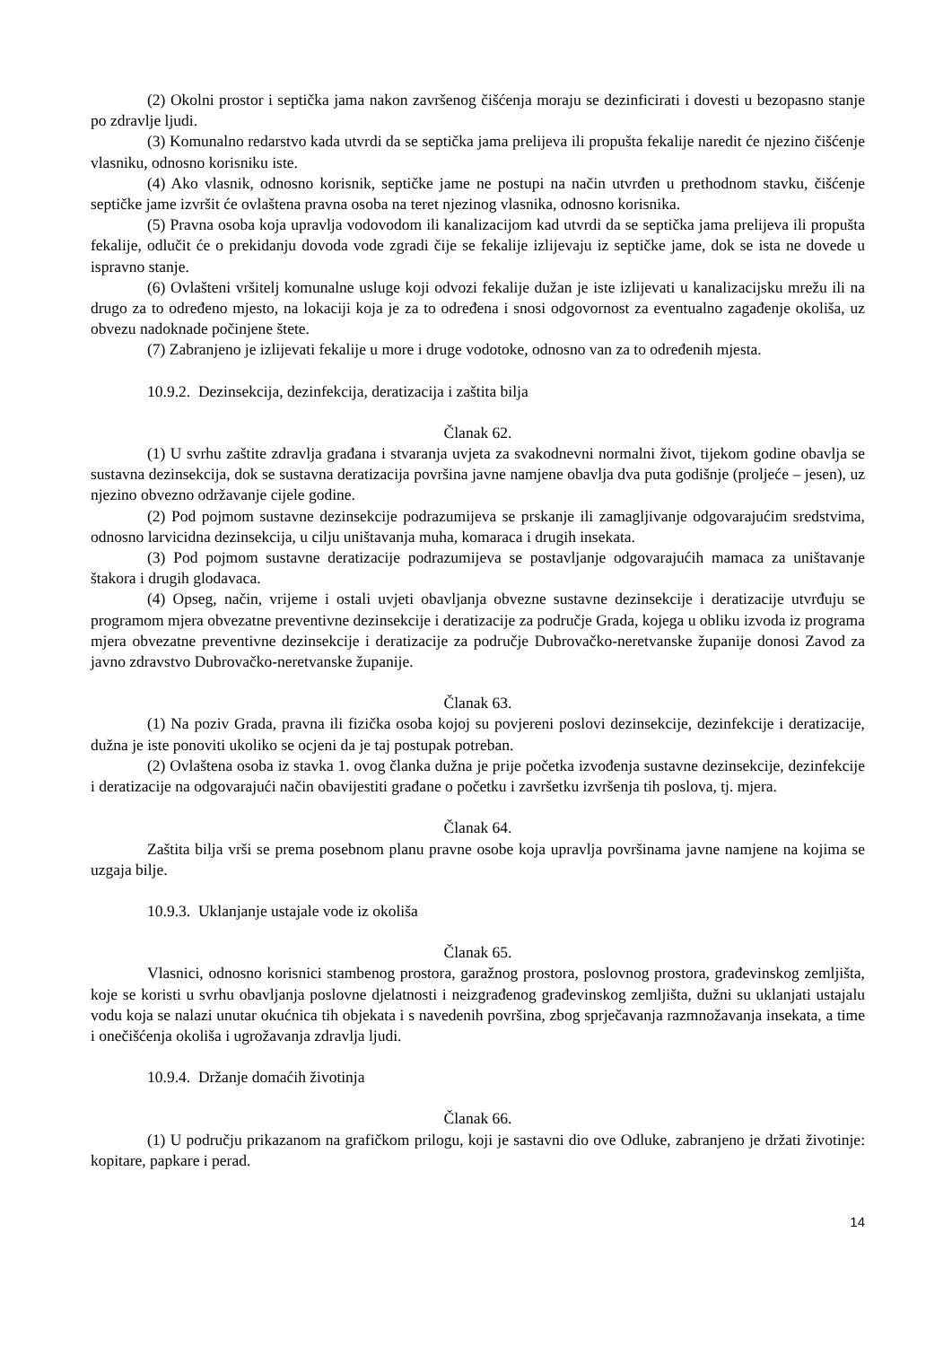(2) Okolni prostor i septička jama nakon završenog čišćenja moraju se dezinficirati i dovesti u bezopasno stanje po zdravlje ljudi.
(3) Komunalno redarstvo kada utvrdi da se septička jama prelijeva ili propušta fekalije naredit će njezino čišćenje vlasniku, odnosno korisniku iste.
(4) Ako vlasnik, odnosno korisnik, septičke jame ne postupi na način utvrđen u prethodnom stavku, čišćenje septičke jame izvršit će ovlaštena pravna osoba na teret njezinog vlasnika, odnosno korisnika.
(5) Pravna osoba koja upravlja vodovodom ili kanalizacijom kad utvrdi da se septička jama prelijeva ili propušta fekalije, odlučit će o prekidanju dovoda vode zgradi čije se fekalije izlijevaju iz septičke jame, dok se ista ne dovede u ispravno stanje.
(6) Ovlašteni vršitelj komunalne usluge koji odvozi fekalije dužan je iste izlijevati u kanalizacijsku mrežu ili na drugo za to određeno mjesto, na lokaciji koja je za to određena i snosi odgovornost za eventualno zagađenje okoliša, uz obvezu nadoknade počinjene štete.
(7) Zabranjeno je izlijevati fekalije u more i druge vodotoke, odnosno van za to određenih mjesta.
10.9.2. Dezinsekcija, dezinfekcija, deratizacija i zaštita bilja
Članak 62.
(1) U svrhu zaštite zdravlja građana i stvaranja uvjeta za svakodnevni normalni život, tijekom godine obavlja se sustavna dezinsekcija, dok se sustavna deratizacija površina javne namjene obavlja dva puta godišnje (proljeće – jesen), uz njezino obvezno održavanje cijele godine.
(2) Pod pojmom sustavne dezinsekcije podrazumijeva se prskanje ili zamagljivanje odgovarajućim sredstvima, odnosno larvicidna dezinsekcija, u cilju uništavanja muha, komaraca i drugih insekata.
(3) Pod pojmom sustavne deratizacije podrazumijeva se postavljanje odgovarajućih mamaca za uništavanje štakora i drugih glodavaca.
(4) Opseg, način, vrijeme i ostali uvjeti obavljanja obvezne sustavne dezinsekcije i deratizacije utvrđuju se programom mjera obvezatne preventivne dezinsekcije i deratizacije za područje Grada, kojega u obliku izvoda iz programa mjera obvezatne preventivne dezinsekcije i deratizacije za područje Dubrovačko-neretvanske županije donosi Zavod za javno zdravstvo Dubrovačko-neretvanske županije.
Članak 63.
(1) Na poziv Grada, pravna ili fizička osoba kojoj su povjereni poslovi dezinsekcije, dezinfekcije i deratizacije, dužna je iste ponoviti ukoliko se ocjeni da je taj postupak potreban.
(2) Ovlaštena osoba iz stavka 1. ovog članka dužna je prije početka izvođenja sustavne dezinsekcije, dezinfekcije i deratizacije na odgovarajući način obavijestiti građane o početku i završetku izvršenja tih poslova, tj. mjera.
Članak 64.
Zaštita bilja vrši se prema posebnom planu pravne osobe koja upravlja površinama javne namjene na kojima se uzgaja bilje.
10.9.3. Uklanjanje ustajale vode iz okoliša
Članak 65.
Vlasnici, odnosno korisnici stambenog prostora, garažnog prostora, poslovnog prostora, građevinskog zemljišta, koje se koristi u svrhu obavljanja poslovne djelatnosti i neizgrađenog građevinskog zemljišta, dužni su uklanjati ustajalu vodu koja se nalazi unutar okućnica tih objekata i s navedenih površina, zbog sprječavanja razmnožavanja insekata, a time i onečišćenja okoliša i ugrožavanja zdravlja ljudi.
10.9.4. Držanje domaćih životinja
Članak 66.
(1) U području prikazanom na grafičkom prilogu, koji je sastavni dio ove Odluke, zabranjeno je držati životinje: kopitare, papkare i perad.
14